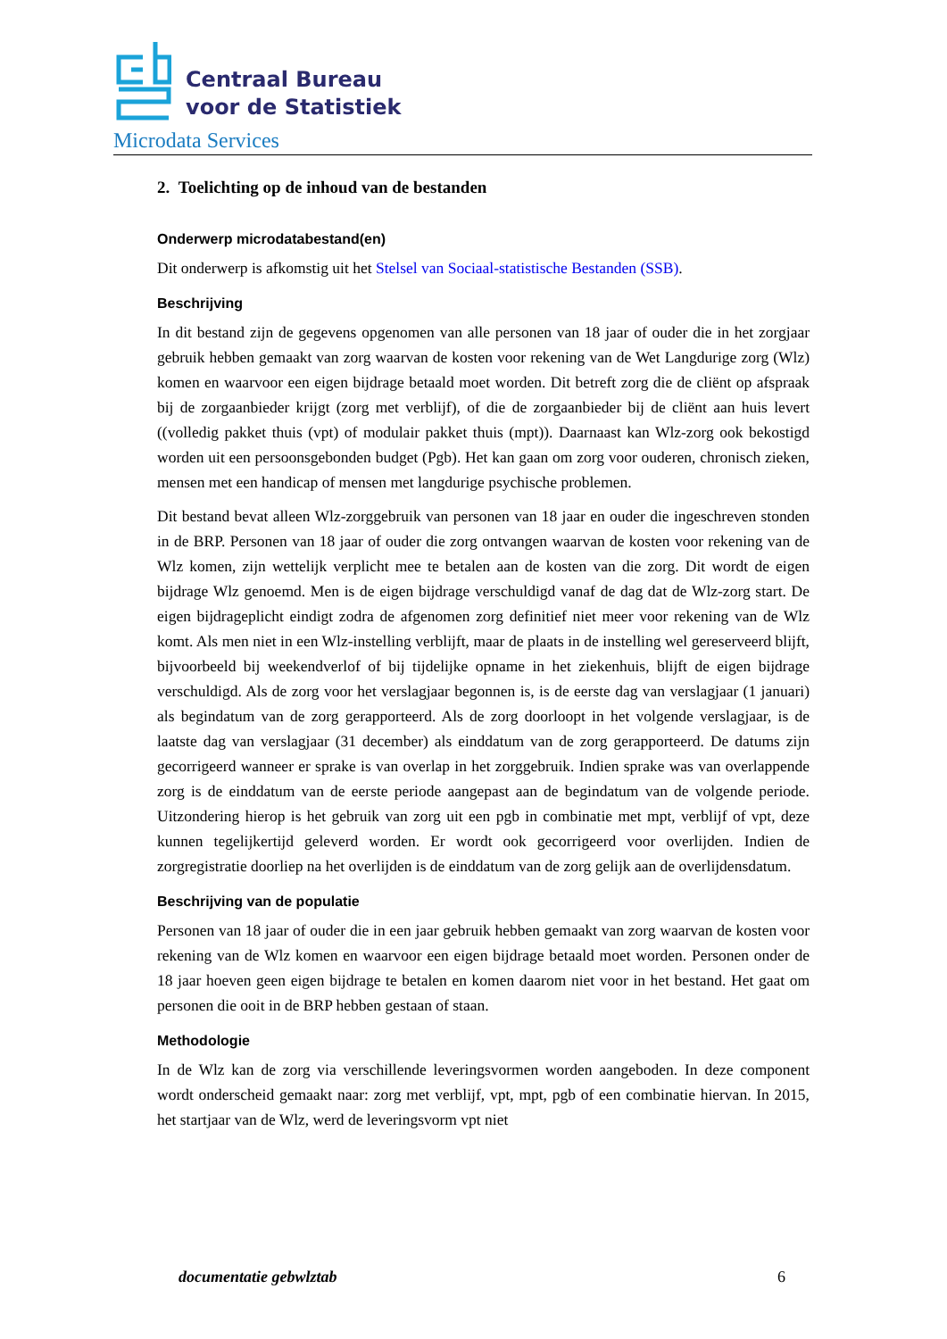Centraal Bureau
voor de Statistiek
Microdata Services
2. Toelichting op de inhoud van de bestanden
Onderwerp microdatabestand(en)
Dit onderwerp is afkomstig uit het Stelsel van Sociaal-statistische Bestanden (SSB).
Beschrijving
In dit bestand zijn de gegevens opgenomen van alle personen van 18 jaar of ouder die in het zorgjaar gebruik hebben gemaakt van zorg waarvan de kosten voor rekening van de Wet Langdurige zorg (Wlz) komen en waarvoor een eigen bijdrage betaald moet worden. Dit betreft zorg die de cliënt op afspraak bij de zorgaanbieder krijgt (zorg met verblijf), of die de zorgaanbieder bij de cliënt aan huis levert ((volledig pakket thuis (vpt) of modulair pakket thuis (mpt)). Daarnaast kan Wlz-zorg ook bekostigd worden uit een persoonsgebonden budget (Pgb). Het kan gaan om zorg voor ouderen, chronisch zieken, mensen met een handicap of mensen met langdurige psychische problemen.
Dit bestand bevat alleen Wlz-zorggebruik van personen van 18 jaar en ouder die ingeschreven stonden in de BRP. Personen van 18 jaar of ouder die zorg ontvangen waarvan de kosten voor rekening van de Wlz komen, zijn wettelijk verplicht mee te betalen aan de kosten van die zorg. Dit wordt de eigen bijdrage Wlz genoemd. Men is de eigen bijdrage verschuldigd vanaf de dag dat de Wlz-zorg start. De eigen bijdrageplicht eindigt zodra de afgenomen zorg definitief niet meer voor rekening van de Wlz komt. Als men niet in een Wlz-instelling verblijft, maar de plaats in de instelling wel gereserveerd blijft, bijvoorbeeld bij weekendverlof of bij tijdelijke opname in het ziekenhuis, blijft de eigen bijdrage verschuldigd. Als de zorg voor het verslagjaar begonnen is, is de eerste dag van verslagjaar (1 januari) als begindatum van de zorg gerapporteerd. Als de zorg doorloopt in het volgende verslagjaar, is de laatste dag van verslagjaar (31 december) als einddatum van de zorg gerapporteerd. De datums zijn gecorrigeerd wanneer er sprake is van overlap in het zorggebruik. Indien sprake was van overlappende zorg is de einddatum van de eerste periode aangepast aan de begindatum van de volgende periode. Uitzondering hierop is het gebruik van zorg uit een pgb in combinatie met mpt, verblijf of vpt, deze kunnen tegelijkertijd geleverd worden. Er wordt ook gecorrigeerd voor overlijden. Indien de zorgregistratie doorliep na het overlijden is de einddatum van de zorg gelijk aan de overlijdensdatum.
Beschrijving van de populatie
Personen van 18 jaar of ouder die in een jaar gebruik hebben gemaakt van zorg waarvan de kosten voor rekening van de Wlz komen en waarvoor een eigen bijdrage betaald moet worden. Personen onder de 18 jaar hoeven geen eigen bijdrage te betalen en komen daarom niet voor in het bestand. Het gaat om personen die ooit in de BRP hebben gestaan of staan.
Methodologie
In de Wlz kan de zorg via verschillende leveringsvormen worden aangeboden. In deze component wordt onderscheid gemaakt naar: zorg met verblijf, vpt, mpt, pgb of een combinatie hiervan. In 2015, het startjaar van de Wlz, werd de leveringsvorm vpt niet
documentatie gebwlztab 6